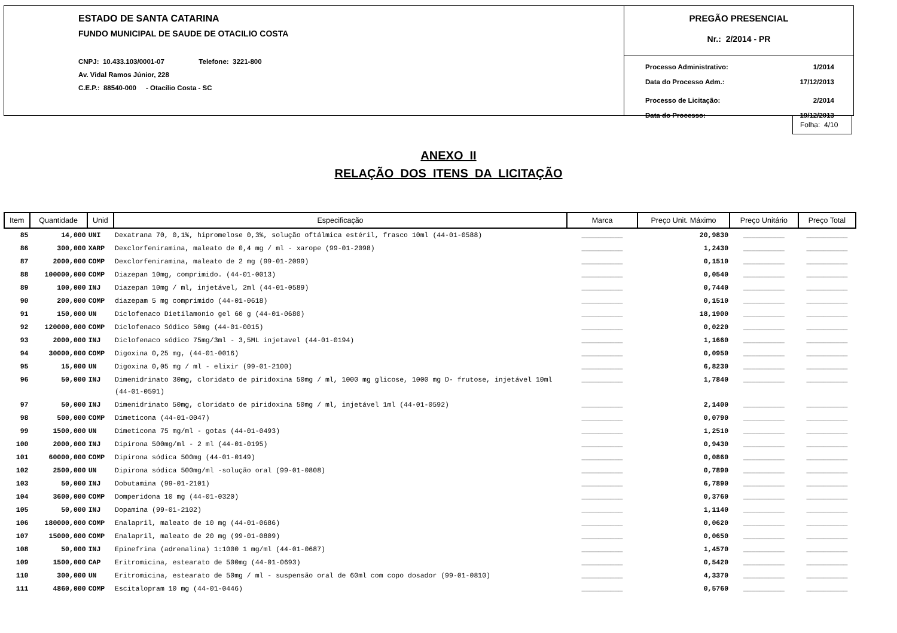ESTADO DE SANTA CATARINA
FUNDO MUNICIPAL DE SAUDE DE OTACILIO COSTA
CNPJ: 10.433.103/0001-07 Telefone: 3221-800
Av. Vidal Ramos Júnior, 228
C.E.P.: 88540-000 - Otacílio Costa - SC
PREGÃO PRESENCIAL
Nr.: 2/2014 - PR
Processo Administrativo: 1/2014
Data do Processo Adm.: 17/12/2013
Processo de Licitação: 2/2014
Data do Processo: 19/12/2013
Folha: 4/10
ANEXO II
RELAÇÃO DOS ITENS DA LICITAÇÃO
| Item | Quantidade | Unid | Especificação | Marca | Preço Unit. Máximo | Preço Unitário | Preço Total |
| --- | --- | --- | --- | --- | --- | --- | --- |
| 85 | 14,000 | UNI | Dexatrana 70, 0,1%, hipromelose 0,3%, solução oftálmica estéril, frasco 10ml (44-01-0588) | __________ | 20,9830 | __________ | __________ |
| 86 | 300,000 | XARP | Dexclorfeniramina, maleato de 0,4 mg / ml - xarope (99-01-2098) | __________ | 1,2430 | __________ | __________ |
| 87 | 2000,000 | COMP | Dexclorfeniramina, maleato de 2 mg (99-01-2099) | __________ | 0,1510 | __________ | __________ |
| 88 | 100000,000 | COMP | Diazepan 10mg, comprimido. (44-01-0013) | __________ | 0,0540 | __________ | __________ |
| 89 | 100,000 | INJ | Diazepan 10mg / ml, injetável, 2ml (44-01-0589) | __________ | 0,7440 | __________ | __________ |
| 90 | 200,000 | COMP | diazepam 5 mg comprimido (44-01-0618) | __________ | 0,1510 | __________ | __________ |
| 91 | 150,000 | UN | Diclofenaco Dietilamonio gel 60 g (44-01-0680) | __________ | 18,1900 | __________ | __________ |
| 92 | 120000,000 | COMP | Diclofenaco Sódico 50mg (44-01-0015) | __________ | 0,0220 | __________ | __________ |
| 93 | 2000,000 | INJ | Diclofenaco sódico 75mg/3ml - 3,5ML injetavel (44-01-0194) | __________ | 1,1660 | __________ | __________ |
| 94 | 30000,000 | COMP | Digoxina 0,25 mg, (44-01-0016) | __________ | 0,0950 | __________ | __________ |
| 95 | 15,000 | UN | Digoxina 0,05 mg / ml - elixir (99-01-2100) | __________ | 6,8230 | __________ | __________ |
| 96 | 50,000 | INJ | Dimenidrinato 30mg, cloridato de piridoxina 50mg / ml, 1000 mg glicose, 1000 mg D- frutose, injetável 10ml (44-01-0591) | __________ | 1,7840 | __________ | __________ |
| 97 | 50,000 | INJ | Dimenidrinato 50mg, cloridato de piridoxina 50mg / ml, injetável 1ml (44-01-0592) | __________ | 2,1400 | __________ | __________ |
| 98 | 500,000 | COMP | Dimeticona (44-01-0047) | __________ | 0,0790 | __________ | __________ |
| 99 | 1500,000 | UN | Dimeticona 75 mg/ml - gotas (44-01-0493) | __________ | 1,2510 | __________ | __________ |
| 100 | 2000,000 | INJ | Dipirona 500mg/ml - 2 ml (44-01-0195) | __________ | 0,9430 | __________ | __________ |
| 101 | 60000,000 | COMP | Dipirona sódica 500mg (44-01-0149) | __________ | 0,0860 | __________ | __________ |
| 102 | 2500,000 | UN | Dipirona sódica 500mg/ml -solução oral (99-01-0808) | __________ | 0,7890 | __________ | __________ |
| 103 | 50,000 | INJ | Dobutamina (99-01-2101) | __________ | 6,7890 | __________ | __________ |
| 104 | 3600,000 | COMP | Domperidona 10 mg (44-01-0320) | __________ | 0,3760 | __________ | __________ |
| 105 | 50,000 | INJ | Dopamina (99-01-2102) | __________ | 1,1140 | __________ | __________ |
| 106 | 180000,000 | COMP | Enalapril, maleato de 10 mg (44-01-0686) | __________ | 0,0620 | __________ | __________ |
| 107 | 15000,000 | COMP | Enalapril, maleato de 20 mg (99-01-0809) | __________ | 0,0650 | __________ | __________ |
| 108 | 50,000 | INJ | Epinefrina (adrenalina) 1:1000 1 mg/ml (44-01-0687) | __________ | 1,4570 | __________ | __________ |
| 109 | 1500,000 | CAP | Eritromicina, estearato de 500mg (44-01-0693) | __________ | 0,5420 | __________ | __________ |
| 110 | 300,000 | UN | Eritromicina, estearato de 50mg / ml - suspensão oral de 60ml com copo dosador (99-01-0810) | __________ | 4,3370 | __________ | __________ |
| 111 | 4860,000 | COMP | Escitalopram 10 mg (44-01-0446) | __________ | 0,5760 | __________ | __________ |